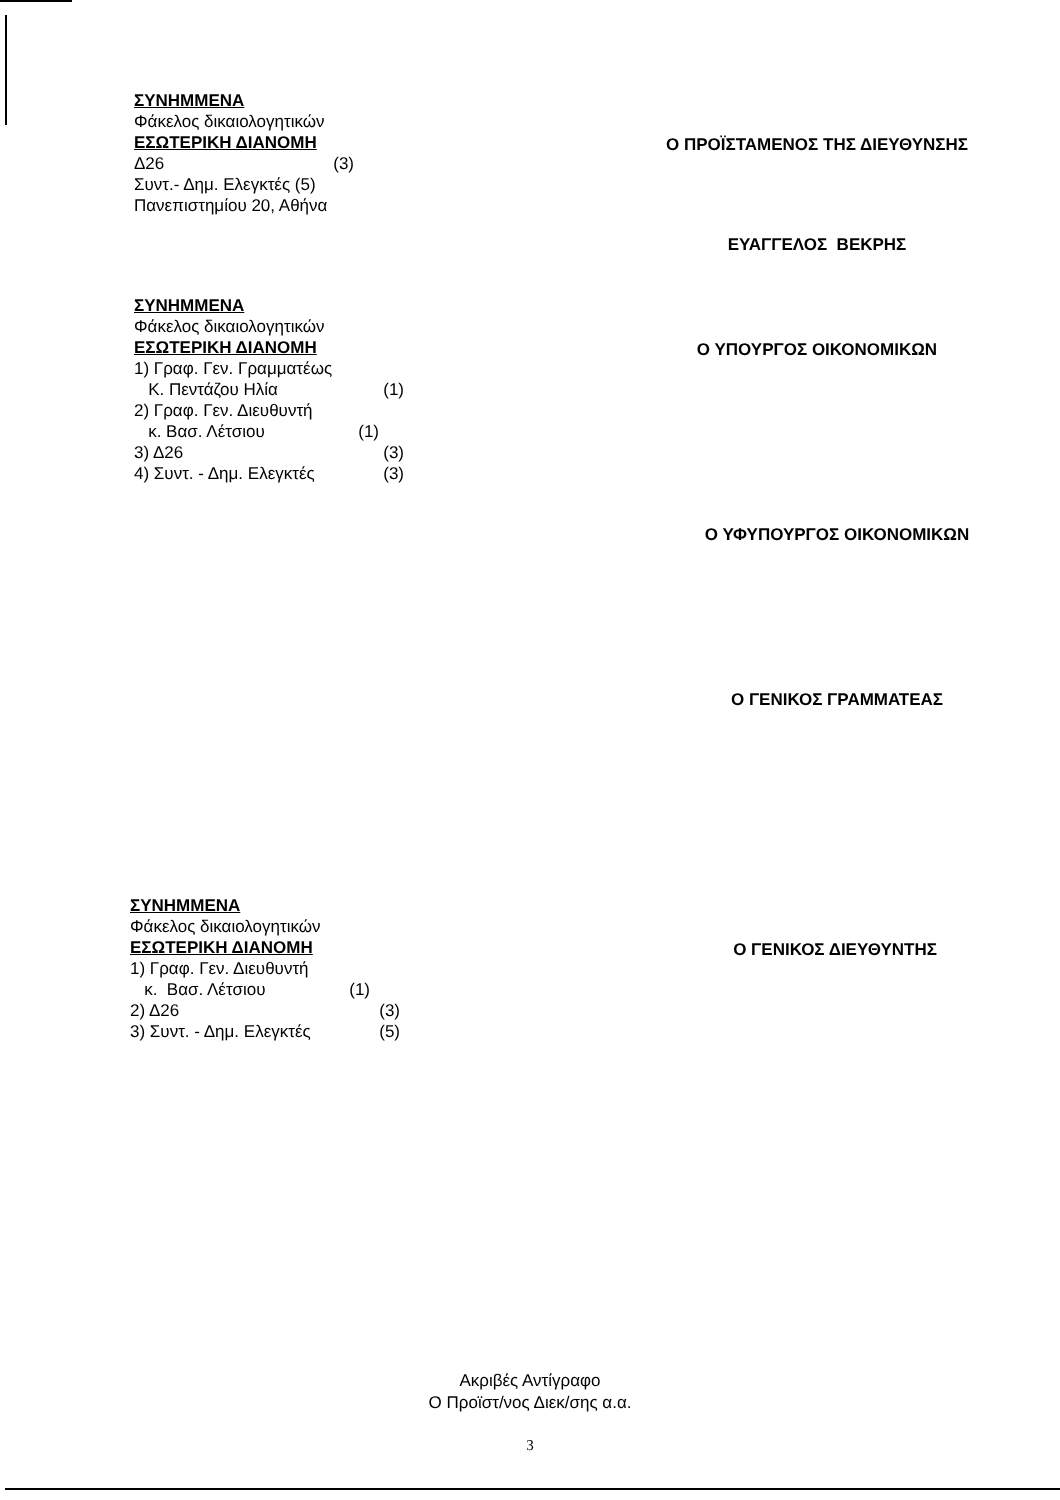ΣΥΝΗΜΜΕΝΑ
Φάκελος δικαιολογητικών
ΕΣΩΤΕΡΙΚΗ ΔΙΑΝΟΜΗ
Δ26 (3)
Συντ.- Δημ. Ελεγκτές (5)
Πανεπιστημίου 20, Αθήνα
Ο ΠΡΟΪΣΤΑΜΕΝΟΣ ΤΗΣ ΔΙΕΥΘΥΝΣΗΣ
ΕΥΑΓΓΕΛΟΣ ΒΕΚΡΗΣ
ΣΥΝΗΜΜΕΝΑ
Φάκελος δικαιολογητικών
ΕΣΩΤΕΡΙΚΗ ΔΙΑΝΟΜΗ
1) Γραφ. Γεν. Γραμματέως
Κ. Πεντάζου Ηλία (1)
2) Γραφ. Γεν. Διευθυντή
κ. Βασ. Λέτσιου (1)
3) Δ26 (3)
4) Συντ. - Δημ. Ελεγκτές (3)
Ο ΥΠΟΥΡΓΟΣ ΟΙΚΟΝΟΜΙΚΩΝ
Ο ΥΦΥΠΟΥΡΓΟΣ ΟΙΚΟΝΟΜΙΚΩΝ
Ο ΓΕΝΙΚΟΣ ΓΡΑΜΜΑΤΕΑΣ
ΣΥΝΗΜΜΕΝΑ
Φάκελος δικαιολογητικών
ΕΣΩΤΕΡΙΚΗ ΔΙΑΝΟΜΗ
1) Γραφ. Γεν. Διευθυντή
κ. Βασ. Λέτσιου (1)
2) Δ26 (3)
3) Συντ. - Δημ. Ελεγκτές (5)
Ο ΓΕΝΙΚΟΣ ΔΙΕΥΘΥΝΤΗΣ
Ακριβές Αντίγραφο
Ο Προϊστ/νος Διεκ/σης α.α.
3